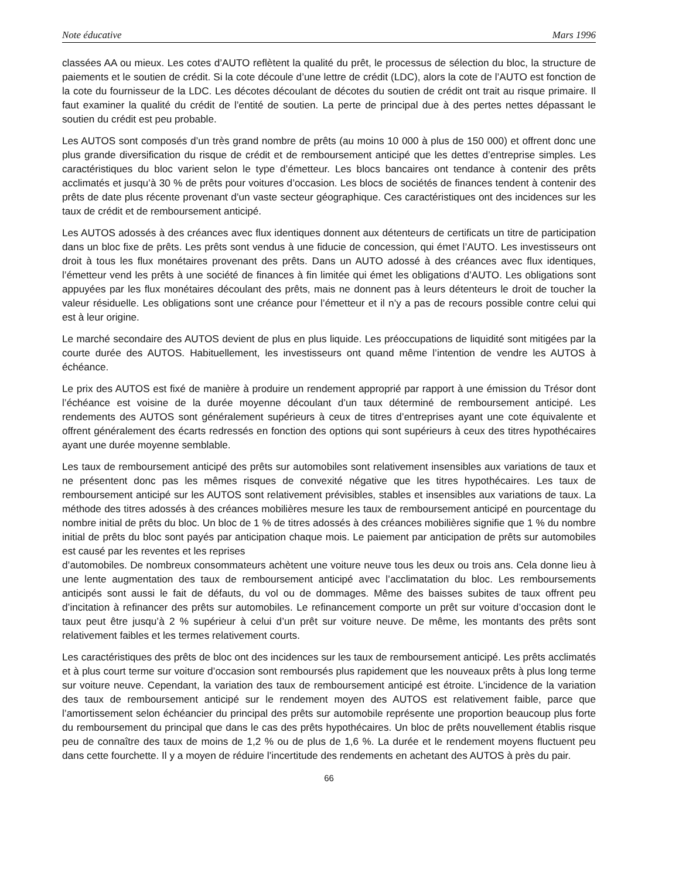Note éducative Mars 1996
classées AA ou mieux. Les cotes d’AUTO reflètent la qualité du prêt, le processus de sélection du bloc, la structure de paiements et le soutien de crédit. Si la cote découle d’une lettre de crédit (LDC), alors la cote de l’AUTO est fonction de la cote du fournisseur de la LDC. Les décotes découlant de décotes du soutien de crédit ont trait au risque primaire. Il faut examiner la qualité du crédit de l’entité de soutien. La perte de principal due à des pertes nettes dépassant le soutien du crédit est peu probable.
Les AUTOS sont composés d’un très grand nombre de prêts (au moins 10 000 à plus de 150 000) et offrent donc une plus grande diversification du risque de crédit et de remboursement anticipé que les dettes d’entreprise simples. Les caractéristiques du bloc varient selon le type d’émetteur. Les blocs bancaires ont tendance à contenir des prêts acclimatés et jusqu’à 30 % de prêts pour voitures d’occasion. Les blocs de sociétés de finances tendent à contenir des prêts de date plus récente provenant d’un vaste secteur géographique. Ces caractéristiques ont des incidences sur les taux de crédit et de remboursement anticipé.
Les AUTOS adossés à des créances avec flux identiques donnent aux détenteurs de certificats un titre de participation dans un bloc fixe de prêts. Les prêts sont vendus à une fiducie de concession, qui émet l’AUTO. Les investisseurs ont droit à tous les flux monétaires provenant des prêts. Dans un AUTO adossé à des créances avec flux identiques, l’émetteur vend les prêts à une société de finances à fin limitée qui émet les obligations d’AUTO. Les obligations sont appuyées par les flux monétaires découlant des prêts, mais ne donnent pas à leurs détenteurs le droit de toucher la valeur résiduelle. Les obligations sont une créance pour l’émetteur et il n’y a pas de recours possible contre celui qui est à leur origine.
Le marché secondaire des AUTOS devient de plus en plus liquide. Les préoccupations de liquidité sont mitigées par la courte durée des AUTOS. Habituellement, les investisseurs ont quand même l’intention de vendre les AUTOS à échéance.
Le prix des AUTOS est fixé de manière à produire un rendement approprié par rapport à une émission du Trésor dont l’échéance est voisine de la durée moyenne découlant d’un taux déterminé de remboursement anticipé. Les rendements des AUTOS sont généralement supérieurs à ceux de titres d’entreprises ayant une cote équivalente et offrent généralement des écarts redressés en fonction des options qui sont supérieurs à ceux des titres hypothécaires ayant une durée moyenne semblable.
Les taux de remboursement anticipé des prêts sur automobiles sont relativement insensibles aux variations de taux et ne présentent donc pas les mêmes risques de convexité négative que les titres hypothécaires. Les taux de remboursement anticipé sur les AUTOS sont relativement prévisibles, stables et insensibles aux variations de taux. La méthode des titres adossés à des créances mobilières mesure les taux de remboursement anticipé en pourcentage du nombre initial de prêts du bloc. Un bloc de 1 % de titres adossés à des créances mobilières signifie que 1 % du nombre initial de prêts du bloc sont payés par anticipation chaque mois. Le paiement par anticipation de prêts sur automobiles est causé par les reventes et les reprises
d’automobiles. De nombreux consommateurs achètent une voiture neuve tous les deux ou trois ans. Cela donne lieu à une lente augmentation des taux de remboursement anticipé avec l’acclimatation du bloc. Les remboursements anticipés sont aussi le fait de défauts, du vol ou de dommages. Même des baisses subites de taux offrent peu d’incitation à refinancer des prêts sur automobiles. Le refinancement comporte un prêt sur voiture d’occasion dont le taux peut être jusqu’à 2 % supérieur à celui d’un prêt sur voiture neuve. De même, les montants des prêts sont relativement faibles et les termes relativement courts.
Les caractéristiques des prêts de bloc ont des incidences sur les taux de remboursement anticipé. Les prêts acclimatés et à plus court terme sur voiture d’occasion sont remboursés plus rapidement que les nouveaux prêts à plus long terme sur voiture neuve. Cependant, la variation des taux de remboursement anticipé est étroite. L’incidence de la variation des taux de remboursement anticipé sur le rendement moyen des AUTOS est relativement faible, parce que l’amortissement selon échéancier du principal des prêts sur automobile représente une proportion beaucoup plus forte du remboursement du principal que dans le cas des prêts hypothécaires. Un bloc de prêts nouvellement établis risque peu de connaître des taux de moins de 1,2 % ou de plus de 1,6 %. La durée et le rendement moyens fluctuent peu dans cette fourchette. Il y a moyen de réduire l’incertitude des rendements en achetant des AUTOS à près du pair.
66